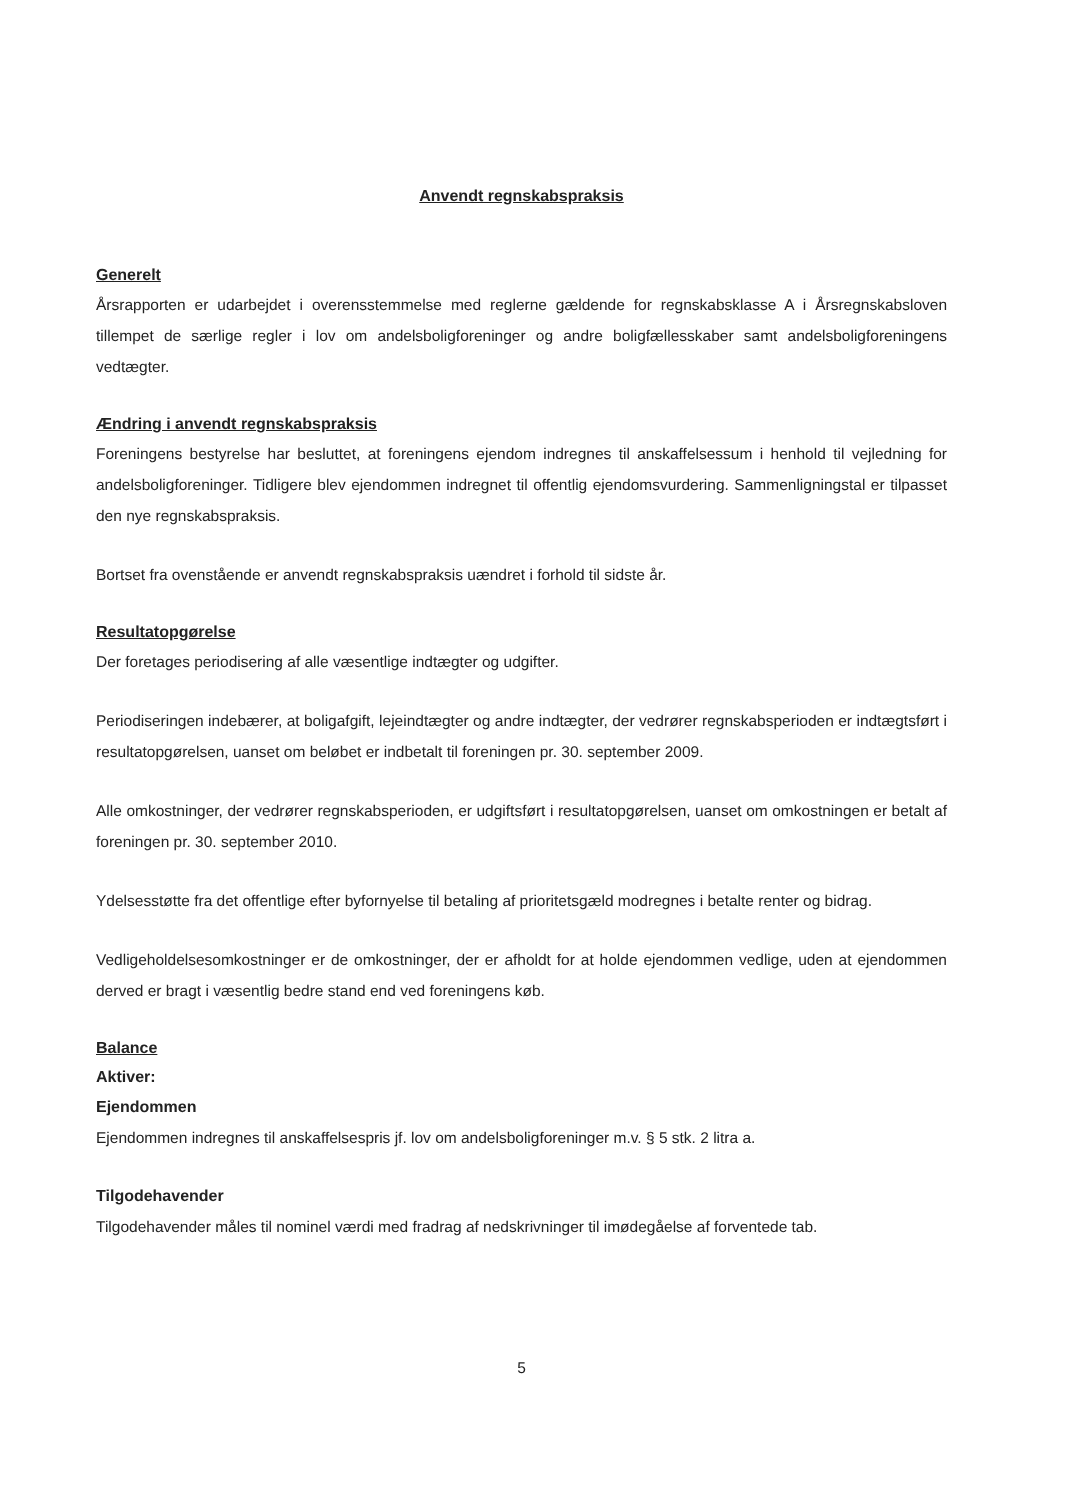Anvendt regnskabspraksis
Generelt
Årsrapporten er udarbejdet i overensstemmelse med reglerne gældende for regnskabsklasse A i Årsregnskabsloven tillempet de særlige regler i lov om andelsboligforeninger og andre boligfællesskaber samt andelsboligforeningens vedtægter.
Ændring i anvendt regnskabspraksis
Foreningens bestyrelse har besluttet, at foreningens ejendom indregnes til anskaffelsessum i henhold til vejledning for andelsboligforeninger. Tidligere blev ejendommen indregnet til offentlig ejendomsvurdering. Sammenligningstal er tilpasset den nye regnskabspraksis.
Bortset fra ovenstående er anvendt regnskabspraksis uændret i forhold til sidste år.
Resultatopgørelse
Der foretages periodisering af alle væsentlige indtægter og udgifter.
Periodiseringen indebærer, at boligafgift, lejeindtægter og andre indtægter, der vedrører regnskabsperioden er indtægtsført i resultatopgørelsen, uanset om beløbet er indbetalt til foreningen pr. 30. september 2009.
Alle omkostninger, der vedrører regnskabsperioden, er udgiftsført i resultatopgørelsen, uanset om omkostningen er betalt af foreningen pr. 30. september 2010.
Ydelsesstøtte fra det offentlige efter byfornyelse til betaling af prioritetsgæld modregnes i betalte renter og bidrag.
Vedligeholdelsesomkostninger er de omkostninger, der er afholdt for at holde ejendommen vedlige, uden at ejendommen derved er bragt i væsentlig bedre stand end ved foreningens køb.
Balance
Aktiver:
Ejendommen
Ejendommen indregnes til anskaffelsespris jf. lov om andelsboligforeninger m.v. § 5 stk. 2 litra a.
Tilgodehavender
Tilgodehavender måles til nominel værdi med fradrag af nedskrivninger til imødegåelse af forventede tab.
5